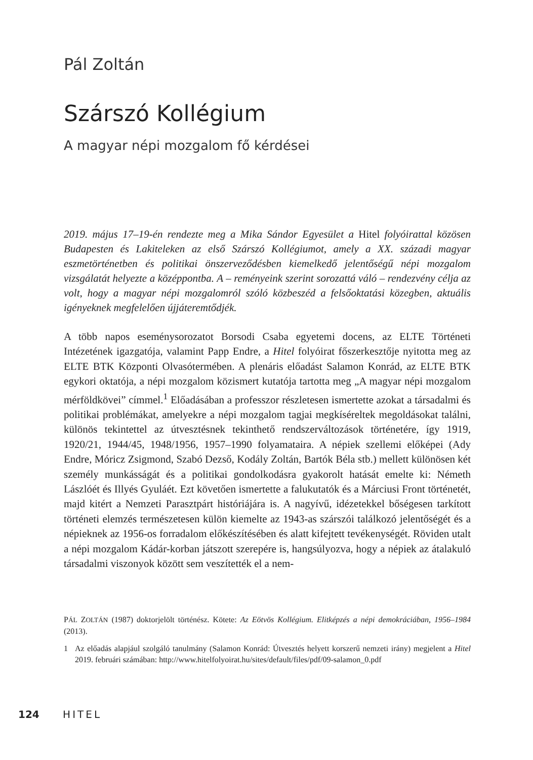Pál Zoltán
Szárszó Kollégium
A magyar népi mozgalom fő kérdései
2019. május 17–19-én rendezte meg a Mika Sándor Egyesület a Hitel folyóirattal közösen Budapesten és Lakiteleken az első Szárszó Kollégiumot, amely a XX. századi magyar eszmetörténetben és politikai önszerveződésben kiemelkedő jelentőségű népi mozgalom vizsgálatát helyezte a középpontba. A – reményeink szerint sorozattá váló – rendezvény célja az volt, hogy a magyar népi mozgalomról szóló közbeszéd a felsőoktatási közegben, aktuális igényeknek megfelelően újjáteremtődjék.
A több napos eseménysorozatot Borsodi Csaba egyetemi docens, az ELTE Történeti Intézetének igazgatója, valamint Papp Endre, a Hitel folyóirat főszerkesztője nyitotta meg az ELTE BTK Központi Olvasótermében. A plenáris előadást Salamon Konrád, az ELTE BTK egykori oktatója, a népi mozgalom közismert kutatója tartotta meg „A magyar népi mozgalom mérföldkövei” címmel.<sup>1</sup> Előadásában a professzor részletesen ismertette azokat a társadalmi és politikai problémákat, amelyekre a népi mozgalom tagjai megkíséreltek megoldásokat találni, különös tekintettel az útvesztésnek tekinthető rendszerváltozások történetére, így 1919, 1920/21, 1944/45, 1948/1956, 1957–1990 folyamataira. A népiek szellemi előképei (Ady Endre, Móricz Zsigmond, Szabó Dezső, Kodály Zoltán, Bartók Béla stb.) mellett különösen két személy munkásságát és a politikai gondolkodásra gyakorolt hatását emelte ki: Németh Lászlóét és Illyés Gyuláét. Ezt követően ismertette a falukutatók és a Márciusi Front történetét, majd kitért a Nemzeti Parasztpárt históriájára is. A nagyívű, idézetekkel bőségesen tarkított történeti elemzés természetesen külön kiemelte az 1943-as szárszói találkozó jelentőségét és a népieknek az 1956-os forradalom előkészítésében és alatt kifejtett tevékenységét. Röviden utalt a népi mozgalom Kádár-korban játszott szerepére is, hangsúlyozva, hogy a népiek az átalakuló társadalmi viszonyok között sem veszítették el a nem-
PÁL ZOLTÁN (1987) doktorjelölt történész. Kötete: Az Eötvös Kollégium. Elitképzés a népi demokráciában, 1956–1984 (2013).
1 Az előadás alapjául szolgáló tanulmány (Salamon Konrád: Útvesztés helyett korszerű nemzeti irány) megjelent a Hitel 2019. februári számában: http://www.hitelfolyoirat.hu/sites/default/files/pdf/09-salamon_0.pdf
124 HITEL